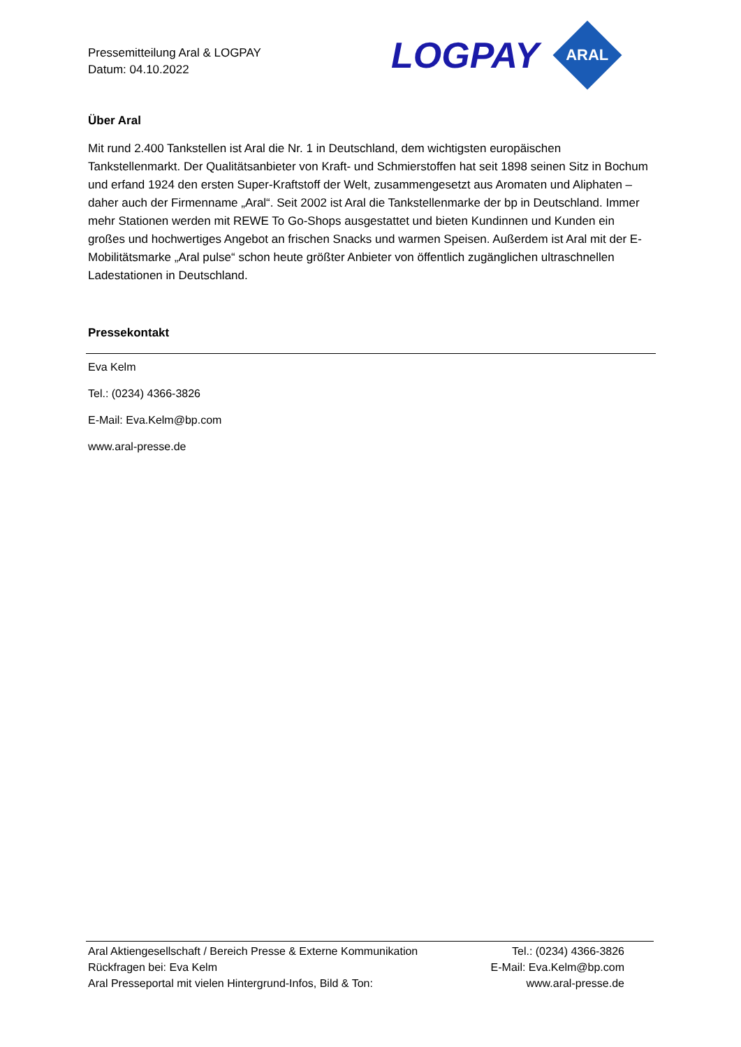Pressemitteilung Aral & LOGPAY
Datum: 04.10.2022
LOGPAY
ARAL
Über Aral
Mit rund 2.400 Tankstellen ist Aral die Nr. 1 in Deutschland, dem wichtigsten europäischen Tankstellenmarkt. Der Qualitätsanbieter von Kraft- und Schmierstoffen hat seit 1898 seinen Sitz in Bochum und erfand 1924 den ersten Super-Kraftstoff der Welt, zusammengesetzt aus Aromaten und Aliphaten – daher auch der Firmenname „Aral“. Seit 2002 ist Aral die Tankstellenmarke der bp in Deutschland. Immer mehr Stationen werden mit REWE To Go-Shops ausgestattet und bieten Kundinnen und Kunden ein großes und hochwertiges Angebot an frischen Snacks und warmen Speisen. Außerdem ist Aral mit der E-Mobilitätsmarke „Aral pulse“ schon heute größter Anbieter von öffentlich zugänglichen ultraschnellen Ladestationen in Deutschland.
Pressekontakt
Eva Kelm
Tel.: (0234) 4366-3826
E-Mail: Eva.Kelm@bp.com
www.aral-presse.de
Aral Aktiengesellschaft / Bereich Presse & Externe Kommunikation Tel.: (0234) 4366-3826
Rückfragen bei: Eva Kelm E-Mail: Eva.Kelm@bp.com
Aral Presseportal mit vielen Hintergrund-Infos, Bild & Ton: www.aral-presse.de